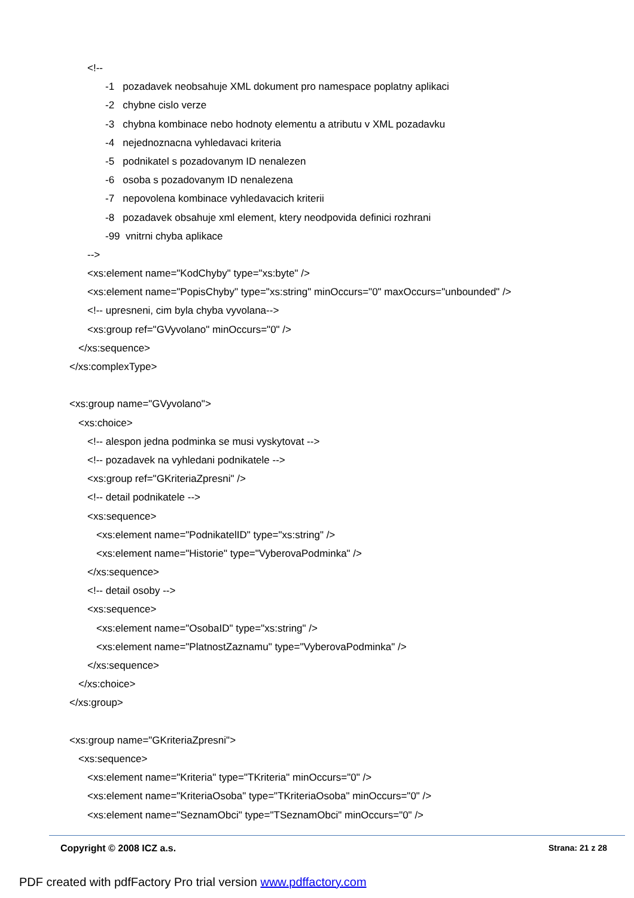<!--
-1 pozadavek neobsahuje XML dokument pro namespace poplatny aplikaci
-2 chybne cislo verze
-3 chybna kombinace nebo hodnoty elementu a atributu v XML pozadavku
-4 nejednoznacna vyhledavaci kriteria
-5 podnikatel s pozadovanym ID nenalezen
-6 osoba s pozadovanym ID nenalezena
-7 nepovolena kombinace vyhledavacich kriterii
-8 pozadavek obsahuje xml element, ktery neodpovida definici rozhrani
-99 vnitrni chyba aplikace
-->
<xs:element name="KodChyby" type="xs:byte" />
<xs:element name="PopisChyby" type="xs:string" minOccurs="0" maxOccurs="unbounded" />
<!-- upresneni, cim byla chyba vyvolana-->
<xs:group ref="GVyvolano" minOccurs="0" />
</xs:sequence>
</xs:complexType>
<xs:group name="GVyvolano">
<xs:choice>
<!-- alespon jedna podminka se musi vyskytovat -->
<!-- pozadavek na vyhledani podnikatele -->
<xs:group ref="GKriteriaZpresni" />
<!-- detail podnikatele -->
<xs:sequence>
<xs:element name="PodnikatelID" type="xs:string" />
<xs:element name="Historie" type="VyberovaPodminka" />
</xs:sequence>
<!-- detail osoby -->
<xs:sequence>
<xs:element name="OsobaID" type="xs:string" />
<xs:element name="PlatnostZaznamu" type="VyberovaPodminka" />
</xs:sequence>
</xs:choice>
</xs:group>
<xs:group name="GKriteriaZpresni">
<xs:sequence>
<xs:element name="Kriteria" type="TKriteria" minOccurs="0" />
<xs:element name="KriteriaOsoba" type="TKriteriaOsoba" minOccurs="0" />
<xs:element name="SeznamObci" type="TSeznamObci" minOccurs="0" />
Copyright © 2008 ICZ a.s. Strana: 21 z 28
PDF created with pdfFactory Pro trial version www.pdffactory.com